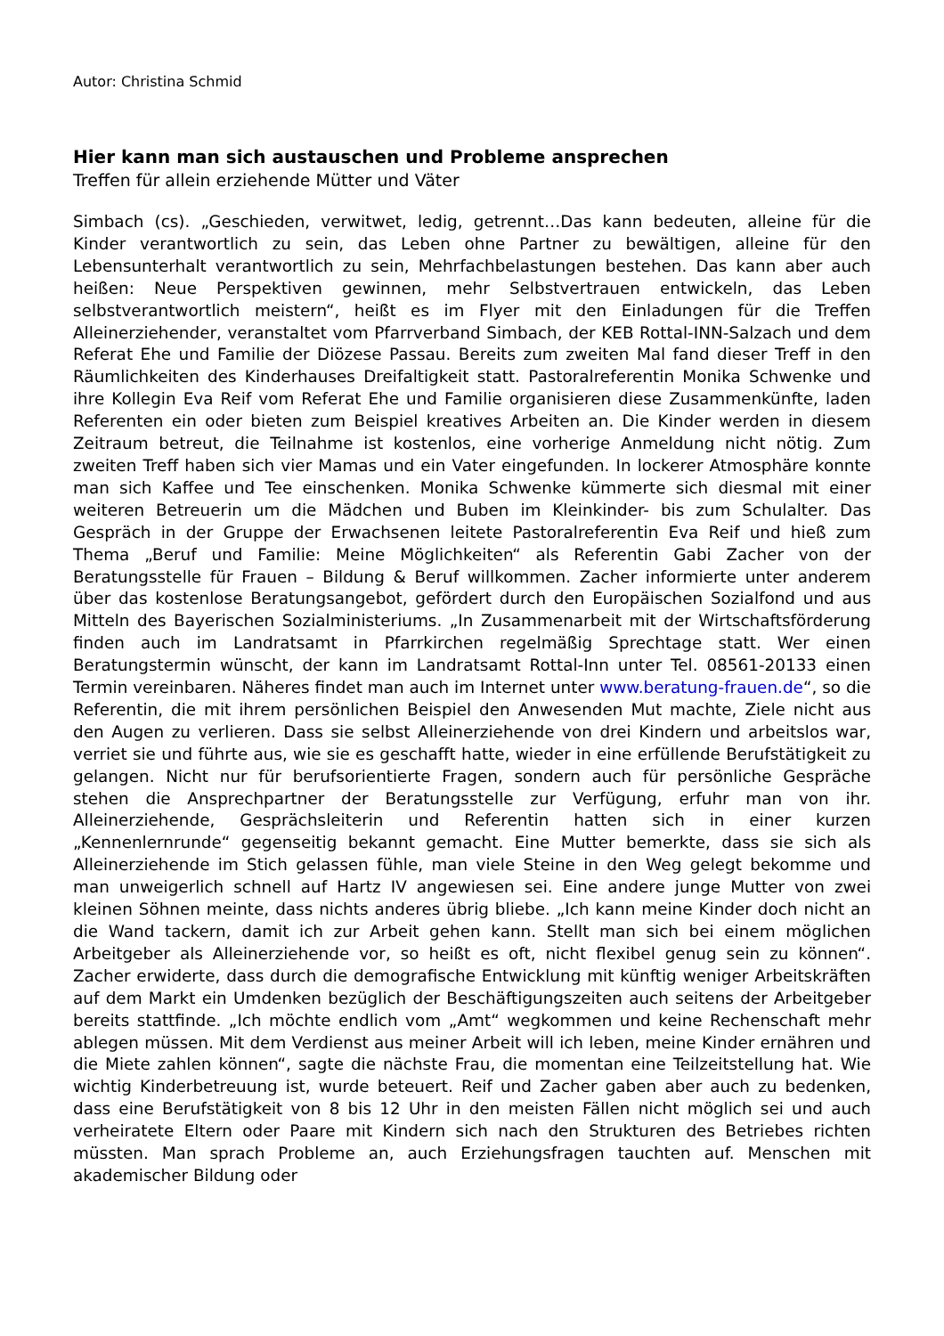Autor: Christina Schmid
Hier kann man sich austauschen und Probleme ansprechen
Treffen für allein erziehende Mütter und Väter
Simbach (cs). „Geschieden, verwitwet, ledig, getrennt…Das kann bedeuten, alleine für die Kinder verantwortlich zu sein, das Leben ohne Partner zu bewältigen, alleine für den Lebensunterhalt verantwortlich zu sein, Mehrfachbelastungen bestehen. Das kann aber auch heißen: Neue Perspektiven gewinnen, mehr Selbstvertrauen entwickeln, das Leben selbstverantwortlich meistern“, heißt es im Flyer mit den Einladungen für die Treffen Alleinerziehender, veranstaltet vom Pfarrverband Simbach, der KEB Rottal-INN-Salzach und dem Referat Ehe und Familie der Diözese Passau. Bereits zum zweiten Mal fand dieser Treff in den Räumlichkeiten des Kinderhauses Dreifaltigkeit statt. Pastoralreferentin Monika Schwenke und ihre Kollegin Eva Reif vom Referat Ehe und Familie organisieren diese Zusammenkünfte, laden Referenten ein oder bieten zum Beispiel kreatives Arbeiten an. Die Kinder werden in diesem Zeitraum betreut, die Teilnahme ist kostenlos, eine vorherige Anmeldung nicht nötig. Zum zweiten Treff haben sich vier Mamas und ein Vater eingefunden. In lockerer Atmosphäre konnte man sich Kaffee und Tee einschenken. Monika Schwenke kümmerte sich diesmal mit einer weiteren Betreuerin um die Mädchen und Buben im Kleinkinder- bis zum Schulalter. Das Gespräch in der Gruppe der Erwachsenen leitete Pastoralreferentin Eva Reif und hieß zum Thema „Beruf und Familie: Meine Möglichkeiten“ als Referentin Gabi Zacher von der Beratungsstelle für Frauen – Bildung & Beruf willkommen. Zacher informierte unter anderem über das kostenlose Beratungsangebot, gefördert durch den Europäischen Sozialfond und aus Mitteln des Bayerischen Sozialministeriums. „In Zusammenarbeit mit der Wirtschaftsförderung finden auch im Landratsamt in Pfarrkirchen regelmäßig Sprechtage statt. Wer einen Beratungstermin wünscht, der kann im Landratsamt Rottal-Inn unter Tel. 08561-20133 einen Termin vereinbaren. Näheres findet man auch im Internet unter www.beratung-frauen.de“, so die Referentin, die mit ihrem persönlichen Beispiel den Anwesenden Mut machte, Ziele nicht aus den Augen zu verlieren. Dass sie selbst Alleinerziehende von drei Kindern und arbeitslos war, verriet sie und führte aus, wie sie es geschafft hatte, wieder in eine erfüllende Berufstätigkeit zu gelangen. Nicht nur für berufsorientierte Fragen, sondern auch für persönliche Gespräche stehen die Ansprechpartner der Beratungsstelle zur Verfügung, erfuhr man von ihr. Alleinerziehende, Gesprächsleiterin und Referentin hatten sich in einer kurzen „Kennenlernrunde“ gegenseitig bekannt gemacht. Eine Mutter bemerkte, dass sie sich als Alleinerziehende im Stich gelassen fühle, man viele Steine in den Weg gelegt bekomme und man unweigerlich schnell auf Hartz IV angewiesen sei. Eine andere junge Mutter von zwei kleinen Söhnen meinte, dass nichts anderes übrig bliebe. „Ich kann meine Kinder doch nicht an die Wand tackern, damit ich zur Arbeit gehen kann. Stellt man sich bei einem möglichen Arbeitgeber als Alleinerziehende vor, so heißt es oft, nicht flexibel genug sein zu können“. Zacher erwiderte, dass durch die demografische Entwicklung mit künftig weniger Arbeitskräften auf dem Markt ein Umdenken bezüglich der Beschäftigungszeiten auch seitens der Arbeitgeber bereits stattfinde. „Ich möchte endlich vom „Amt“ wegkommen und keine Rechenschaft mehr ablegen müssen. Mit dem Verdienst aus meiner Arbeit will ich leben, meine Kinder ernähren und die Miete zahlen können“, sagte die nächste Frau, die momentan eine Teilzeitstellung hat. Wie wichtig Kinderbetreuung ist, wurde beteuert. Reif und Zacher gaben aber auch zu bedenken, dass eine Berufstätigkeit von 8 bis 12 Uhr in den meisten Fällen nicht möglich sei und auch verheiratete Eltern oder Paare mit Kindern sich nach den Strukturen des Betriebes richten müssten. Man sprach Probleme an, auch Erziehungsfragen tauchten auf. Menschen mit akademischer Bildung oder